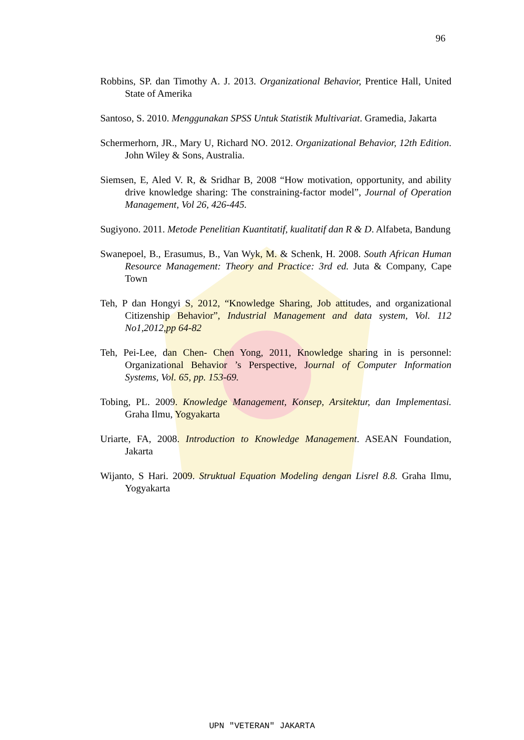96
Robbins, SP. dan Timothy A. J. 2013. Organizational Behavior, Prentice Hall, United State of Amerika
Santoso, S. 2010. Menggunakan SPSS Untuk Statistik Multivariat. Gramedia, Jakarta
Schermerhorn, JR., Mary U, Richard NO. 2012. Organizational Behavior, 12th Edition. John Wiley & Sons, Australia.
Siemsen, E, Aled V. R, & Sridhar B, 2008 “How motivation, opportunity, and ability drive knowledge sharing: The constraining-factor model”, Journal of Operation Management, Vol 26, 426-445.
Sugiyono. 2011. Metode Penelitian Kuantitatif, kualitatif dan R & D. Alfabeta, Bandung
Swanepoel, B., Erasumus, B., Van Wyk, M. & Schenk, H. 2008. South African Human Resource Management: Theory and Practice: 3rd ed. Juta & Company, Cape Town
Teh, P dan Hongyi S, 2012, “Knowledge Sharing, Job attitudes, and organizational Citizenship Behavior”, Industrial Management and data system, Vol. 112 No1,2012,pp 64-82
Teh, Pei-Lee, dan Chen- Chen Yong, 2011, Knowledge sharing in is personnel: Organizational Behavior ’s Perspective, Journal of Computer Information Systems, Vol. 65, pp. 153-69.
Tobing, PL. 2009. Knowledge Management, Konsep, Arsitektur, dan Implementasi. Graha Ilmu, Yogyakarta
Uriarte, FA, 2008. Introduction to Knowledge Management. ASEAN Foundation, Jakarta
Wijanto, S Hari. 2009. Struktual Equation Modeling dengan Lisrel 8.8. Graha Ilmu, Yogyakarta
UPN "VETERAN" JAKARTA